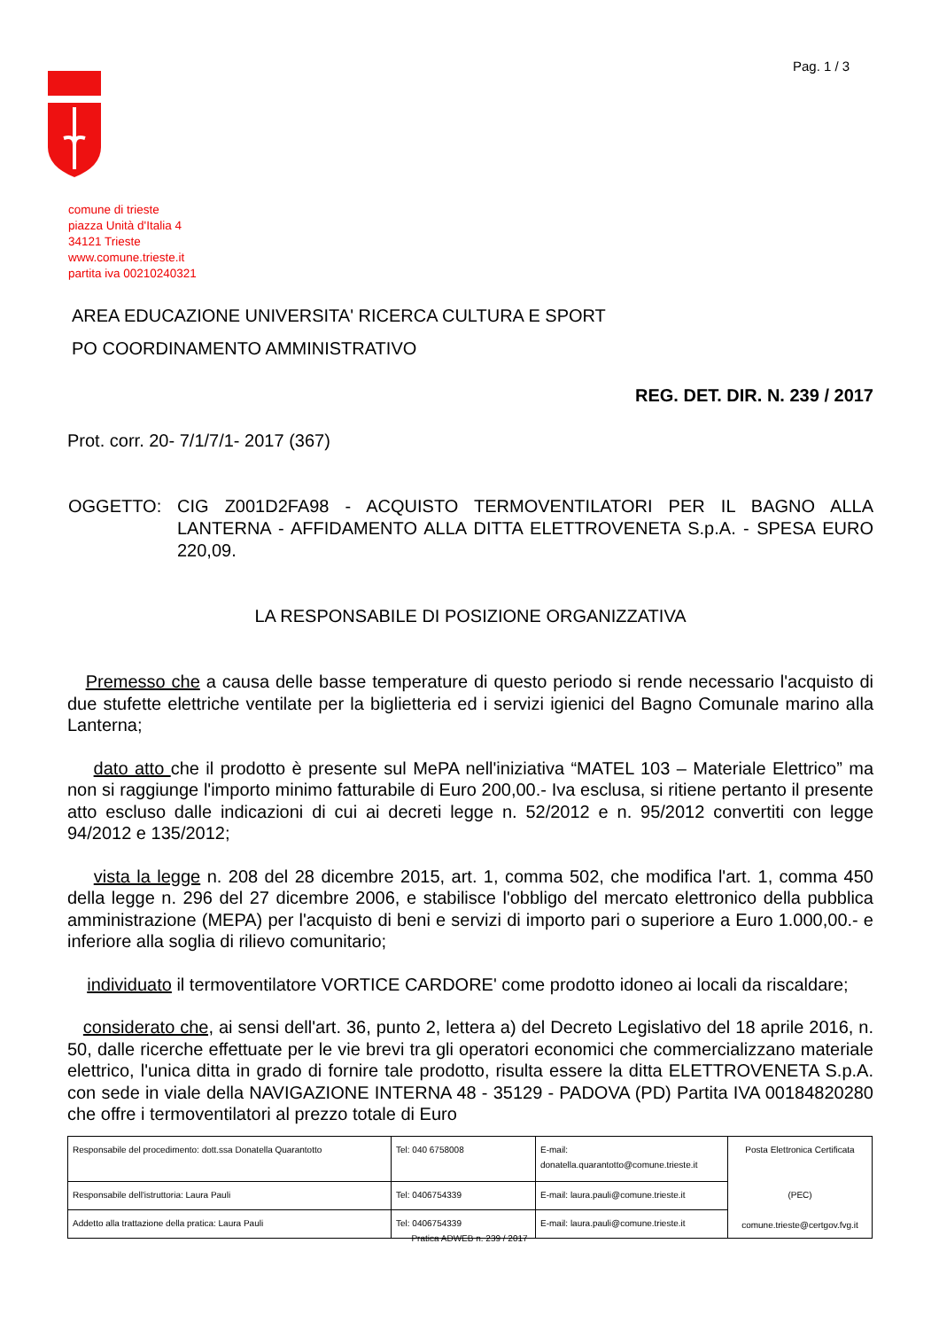Pag. 1 / 3
comune di trieste
piazza Unità d'Italia 4
34121 Trieste
www.comune.trieste.it
partita iva 00210240321
AREA EDUCAZIONE UNIVERSITA' RICERCA CULTURA E SPORT
PO COORDINAMENTO AMMINISTRATIVO
REG. DET. DIR. N. 239 / 2017
Prot. corr. 20- 7/1/7/1- 2017 (367)
OGGETTO: CIG Z001D2FA98 - ACQUISTO TERMOVENTILATORI PER IL BAGNO ALLA LANTERNA - AFFIDAMENTO ALLA DITTA ELETTROVENETA S.p.A. - SPESA EURO 220,09.
LA RESPONSABILE DI POSIZIONE ORGANIZZATIVA
Premesso che a causa delle basse temperature di questo periodo si rende necessario l'acquisto di due stufette elettriche ventilate per la biglietteria ed i servizi igienici del Bagno Comunale marino alla Lanterna;
dato atto che il prodotto è presente sul MePA nell'iniziativa “MATEL 103 – Materiale Elettrico” ma non si raggiunge l'importo minimo fatturabile di Euro 200,00.- Iva esclusa, si ritiene pertanto il presente atto escluso dalle indicazioni di cui ai decreti legge n. 52/2012 e n. 95/2012 convertiti con legge 94/2012 e 135/2012;
vista la legge n. 208 del 28 dicembre 2015, art. 1, comma 502, che modifica l'art. 1, comma 450 della legge n. 296 del 27 dicembre 2006, e stabilisce l'obbligo del mercato elettronico della pubblica amministrazione (MEPA) per l'acquisto di beni e servizi di importo pari o superiore a Euro 1.000,00.- e inferiore alla soglia di rilievo comunitario;
individuato il termoventilatore VORTICE CARDORE' come prodotto idoneo ai locali da riscaldare;
considerato che, ai sensi dell'art. 36, punto 2, lettera a) del Decreto Legislativo del 18 aprile 2016, n. 50, dalle ricerche effettuate per le vie brevi tra gli operatori economici che commercializzano materiale elettrico, l'unica ditta in grado di fornire tale prodotto, risulta essere la ditta ELETTROVENETA S.p.A. con sede in viale della NAVIGAZIONE INTERNA 48 - 35129 - PADOVA (PD) Partita IVA 00184820280 che offre i termoventilatori al prezzo totale di Euro
| Responsabile del procedimento: dott.ssa Donatella Quarantotto | Tel: 040 6758008 | E-mail: donatella.quarantotto@comune.trieste.it | Posta Elettronica Certificata (PEC) comune.trieste@certgov.fvg.it |
| Responsabile dell'istruttoria: Laura Pauli | Tel: 0406754339 | E-mail: laura.pauli@comune.trieste.it | |
| Addetto alla trattazione della pratica: Laura Pauli | Tel: 0406754339 | E-mail: laura.pauli@comune.trieste.it | |
Pratica ADWEB n. 239 / 2017